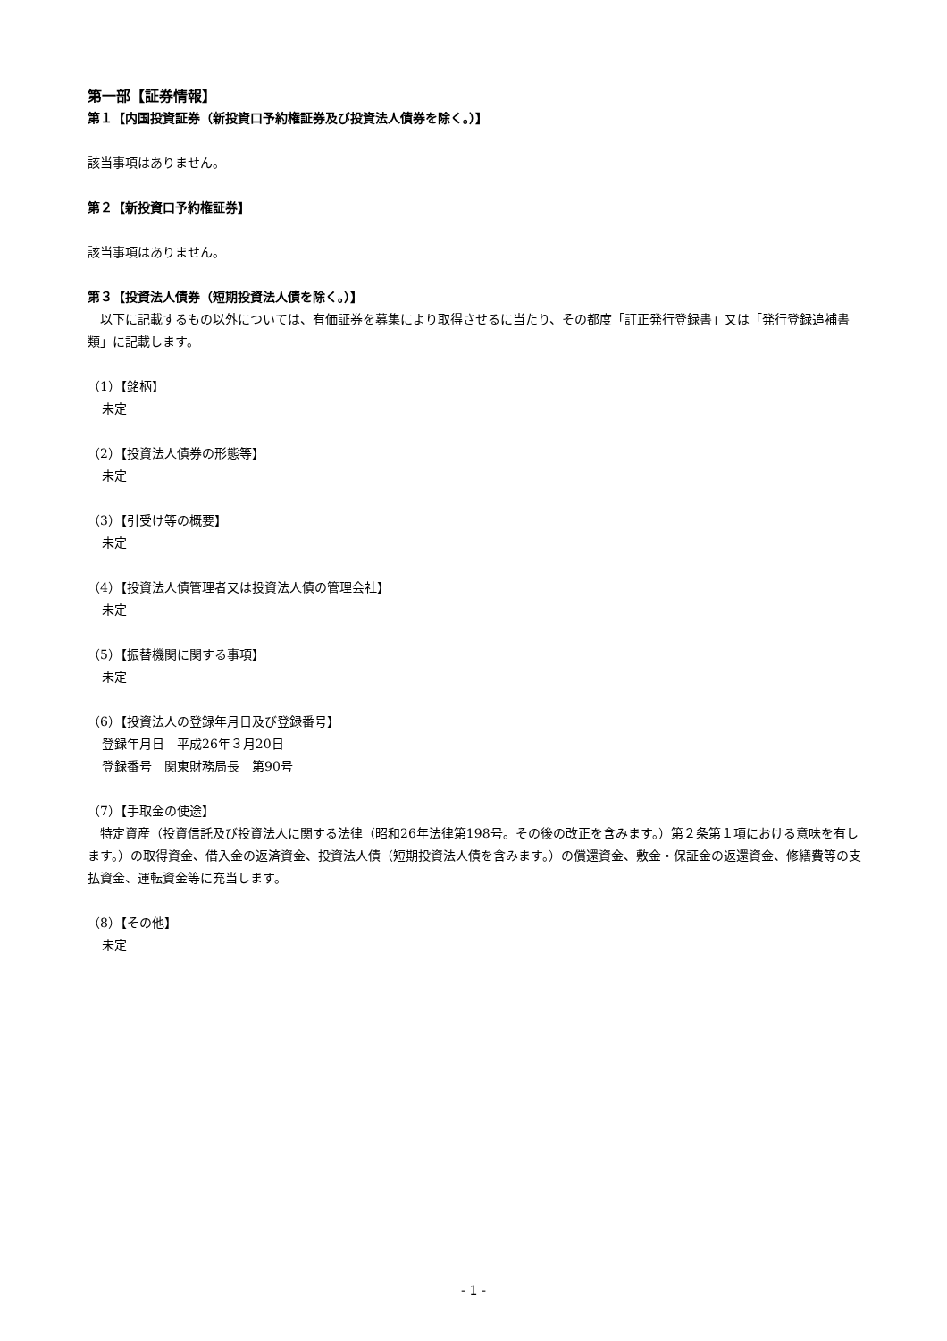第一部【証券情報】
第１【内国投資証券（新投資口予約権証券及び投資法人債券を除く。）】
該当事項はありません。
第２【新投資口予約権証券】
該当事項はありません。
第３【投資法人債券（短期投資法人債を除く。）】
　以下に記載するもの以外については、有価証券を募集により取得させるに当たり、その都度「訂正発行登録書」又は「発行登録追補書類」に記載します。
（1）【銘柄】
未定
（2）【投資法人債券の形態等】
未定
（3）【引受け等の概要】
未定
（4）【投資法人債管理者又は投資法人債の管理会社】
未定
（5）【振替機関に関する事項】
未定
（6）【投資法人の登録年月日及び登録番号】
登録年月日　平成26年３月20日
登録番号　関東財務局長　第90号
（7）【手取金の使途】
　特定資産（投資信託及び投資法人に関する法律（昭和26年法律第198号。その後の改正を含みます。）第２条第１項における意味を有します。）の取得資金、借入金の返済資金、投資法人債（短期投資法人債を含みます。）の償還資金、敷金・保証金の返還資金、修繕費等の支払資金、運転資金等に充当します。
（8）【その他】
未定
- 1 -